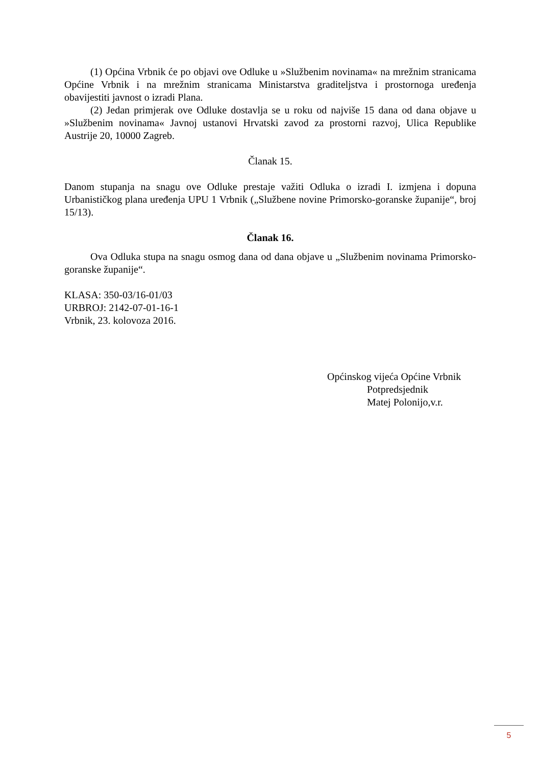(1) Općina Vrbnik će po objavi ove Odluke u »Službenim novinama« na mrežnim stranicama Općine Vrbnik i na mrežnim stranicama Ministarstva graditeljstva i prostornoga uređenja obavijestiti javnost o izradi Plana.
(2) Jedan primjerak ove Odluke dostavlja se u roku od najviše 15 dana od dana objave u »Službenim novinama« Javnoj ustanovi Hrvatski zavod za prostorni razvoj, Ulica Republike Austrije 20, 10000 Zagreb.
Članak 15.
Danom stupanja na snagu ove Odluke prestaje važiti Odluka o izradi I. izmjena i dopuna Urbanističkog plana uređenja UPU 1 Vrbnik („Službene novine Primorsko-goranske županije“, broj 15/13).
Članak 16.
Ova Odluka stupa na snagu osmog dana od dana objave u „Službenim novinama Primorsko-goranske županije“.
KLASA: 350-03/16-01/03
URBROJ: 2142-07-01-16-1
Vrbnik, 23. kolovoza 2016.
Općinskog vijeća Općine Vrbnik
Potpredsjednik
Matej Polonijo,v.r.
5